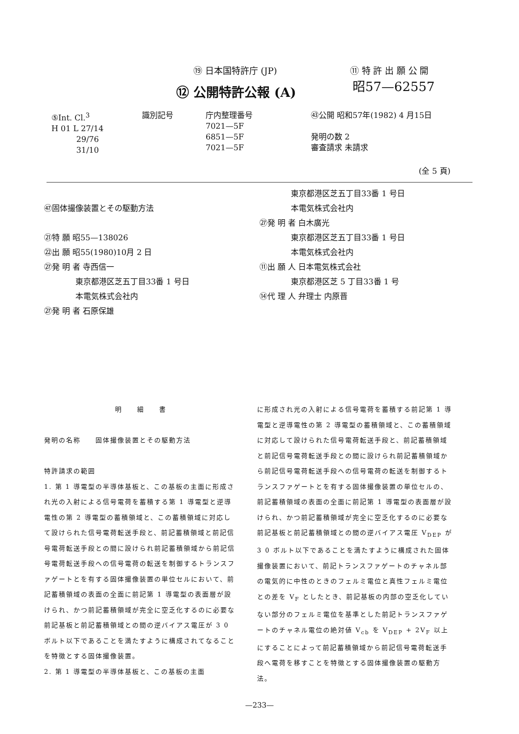⑲ 日本国特許庁 (JP) ⑪ 特 許 出 願 公 開
⑫ 公開特許公報 (A)
昭57—62557
⑤Int. Cl.<sup>3</sup>
H 01 L 27/14
29/76
31/10
識別記号 庁内整理番号
7021—5F
6851—5F
7021—5F
㊸公開 昭和57年(1982) 4 月15日
発明の数 2
審査請求 未請求
(全 5 頁)
㊼固体撮像装置とその駆動方法
㉑特 願 昭55—138026
㉒出 願 昭55(1980)10月 2 日
㉗発 明 者 寺西信一
　　　　東京都港区芝五丁目33番 1 号日
　　　　本電気株式会社内
㉗発 明 者 石原保雄
　　　　東京都港区芝五丁目33番 1 号日
　　　　本電気株式会社内
㉗発 明 者 白木廣光
　　　　東京都港区芝五丁目33番 1 号日
　　　　本電気株式会社内
⑪出 願 人 日本電気株式会社
　　　　東京都港区芝 5 丁目33番 1 号
⑭代 理 人 弁理士 内原晋
明　　細　　書
発明の名称　　固体撮像装置とその駆動方法
特許請求の範囲
1. 第 1 導電型の半導体基板と、この基板の主面に形成され光の入射による信号電荷を蓄積する第 1 導電型と逆導電性の第 2 導電型の蓄積領域と、この蓄積領域に対応して設けられた信号電荷転送手段と、前記蓄積領域と前記信号電荷転送手段との間に設けられ前記蓄積領域から前記信号電荷転送手段への信号電荷の転送を制御するトランスファゲートとを有する固体撮像装置の単位セルにおいて、前記蓄積領域の表面の全面に前記第 1 導電型の表面層が設けられ、かつ前記蓄積領域が完全に空乏化するのに必要な前記基板と前記蓄積領域との間の逆バイアス電圧が 3 0 ボルト以下であることを満たすように構成されてなることを特徴とする固体撮像装置。
2. 第 1 導電型の半導体基板と、この基板の主面
に形成され光の入射による信号電荷を蓄積する前記第 1 導電型と逆導電性の第 2 導電型の蓄積領域と、この蓄積領域に対応して設けられた信号電荷転送手段と、前記蓄積領域と前記信号電荷転送手段との間に設けられ前記蓄積領域から前記信号電荷転送手段への信号電荷の転送を制御するトランスファゲートとを有する固体撮像装置の単位セルの、前記蓄積領域の表面の全面に前記第 1 導電型の表面層が設けられ、かつ前記蓄積領域が完全に空乏化するのに必要な前記基板と前記蓄積領域との間の逆バイアス電圧 V<sub>DEP</sub> が 3 0 ボルト以下であることを満たすように構成された固体撮像装置において、前記トランスファゲートのチャネル部の電気的に中性のときのフェルミ電位と真性フェルミ電位との差を V<sub>F</sub> としたとき、前記基板の内部の空乏化していない部分のフェルミ電位を基準とした前記トランスファゲートのチャネル電位の絶対値 V<sub>cb</sub> を V<sub>DEP</sub> + 2V<sub>F</sub> 以上にすることによって前記蓄積領域から前記信号電荷転送手段へ電荷を移すことを特徴とする固体撮像装置の駆動方法。
—233—